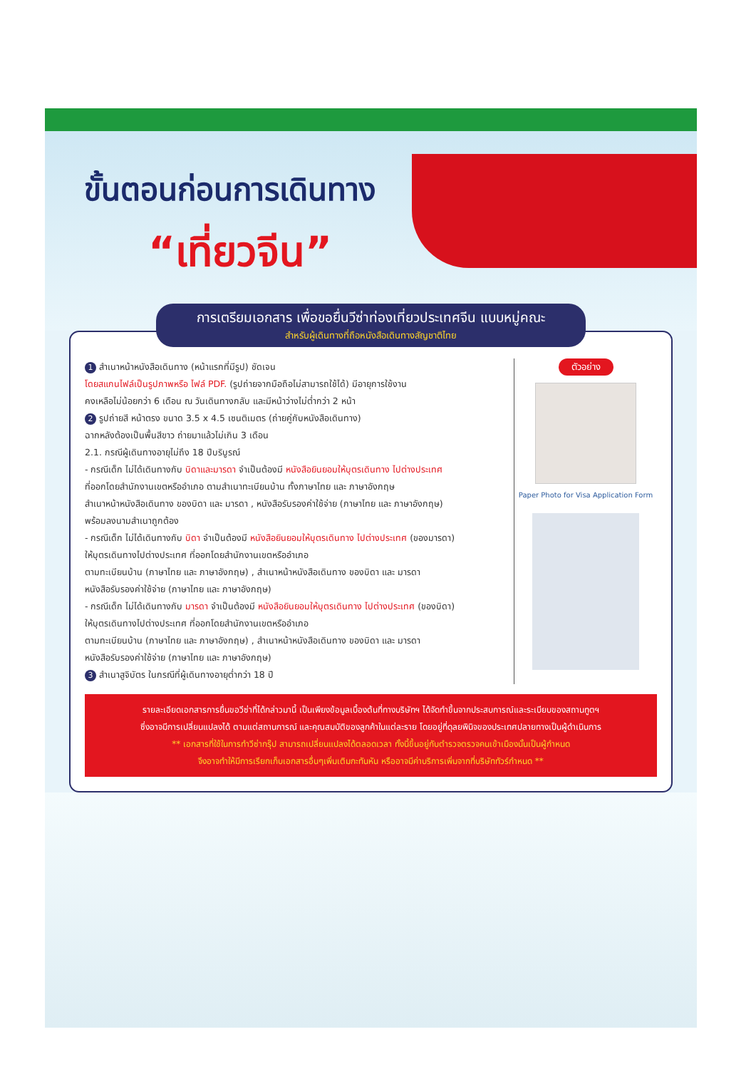ขั้นตอนก่อนการเดินทาง
“เที่ยวจีน”
การเตรียมเอกสาร เพื่อขอยื่นวีซ่าท่องเที่ยวประเทศจีน แบบหมู่คณะ
สำหรับผู้เดินทางที่ถือหนังสือเดินทางสัญชาติไทย
1 สำเนาหน้าหนังสือเดินทาง (หน้าแรกที่มีรูป) ชัดเจน
โดยสแกนไฟล์เป็นรูปภาพหรือ ไฟล์ PDF. (รูปถ่ายจากมือถือไม่สามารถใช้ได้) มีอายุการใช้งาน
คงเหลือไม่น้อยกว่า 6 เดือน ณ วันเดินทางกลับ และมีหน้าว่างไม่ต่ำกว่า 2 หน้า
2 รูปถ่ายสี หน้าตรง ขนาด 3.5 x 4.5 เซนติเมตร (ถ่ายคู่กับหนังสือเดินทาง)
ฉากหลังต้องเป็นพื้นสีขาว ถ่ายมาแล้วไม่เกิน 3 เดือน
2.1. กรณีผู้เดินทางอายุไม่ถึง 18 ปีบริบูรณ์
- กรณีเด็ก ไม่ได้เดินทางกับ บิดาและมารดา จำเป็นต้องมี หนังสือยินยอมให้บุตรเดินทาง ไปต่างประเทศ
ที่ออกโดยสำนักงานเขตหรืออำเภอ ตามสำเนาทะเบียนบ้าน ทั้งภาษาไทย และ ภาษาอังกฤษ
สำเนาหน้าหนังสือเดินทาง ของบิดา และ มารดา , หนังสือรับรองค่าใช้จ่าย (ภาษาไทย และ ภาษาอังกฤษ)
พร้อมลงนามสำเนาถูกต้อง
- กรณีเด็ก ไม่ได้เดินทางกับ บิดา จำเป็นต้องมี หนังสือยินยอมให้บุตรเดินทาง ไปต่างประเทศ (ของมารดา)
ให้บุตรเดินทางไปต่างประเทศ ที่ออกโดยสำนักงานเขตหรืออำเภอ
ตามทะเบียนบ้าน (ภาษาไทย และ ภาษาอังกฤษ) , สำเนาหน้าหนังสือเดินทาง ของบิดา และ มารดา
หนังสือรับรองค่าใช้จ่าย (ภาษาไทย และ ภาษาอังกฤษ)
- กรณีเด็ก ไม่ได้เดินทางกับ มารดา จำเป็นต้องมี หนังสือยินยอมให้บุตรเดินทาง ไปต่างประเทศ (ของบิดา)
ให้บุตรเดินทางไปต่างประเทศ ที่ออกโดยสำนักงานเขตหรืออำเภอ
ตามทะเบียนบ้าน (ภาษาไทย และ ภาษาอังกฤษ) , สำเนาหน้าหนังสือเดินทาง ของบิดา และ มารดา
หนังสือรับรองค่าใช้จ่าย (ภาษาไทย และ ภาษาอังกฤษ)
3 สำเนาสูจิบัตร ในกรณีที่ผู้เดินทางอายุต่ำกว่า 18 ปี
ตัวอย่าง
Paper Photo for Visa Application Form
รายละเอียดเอกสารการยื่นขอวีซ่าที่ได้กล่าวมานี้ เป็นเพียงข้อมูลเบื้องต้นที่ทางบริษัทฯ ได้จัดทำขึ้นจากประสบการณ์และระเบียบของสถานทูตฯ
ซึ่งอาจมีการเปลี่ยนแปลงได้ ตามแต่สถานการณ์ และคุณสมบัติของลูกค้าในแต่ละราย โดยอยู่ที่ดุลยพินิจของประเทศปลายทางเป็นผู้ดำเนินการ
** เอกสารที่ใช้ในการทำวีซ่ากรุ๊ป สามารถเปลี่ยนแปลงได้ตลอดเวลา ทั้งนี้ขึ้นอยู่กับตำรวจตรวจคนเข้าเมืองนั้นเป็นผู้กำหนด
จึงอาจทำให้มีการเรียกเก็บเอกสารอื่นๆเพิ่มเติมกะทันหัน หรืออาจมีค่าบริการเพิ่มจากที่บริษัททัวร์กำหนด **